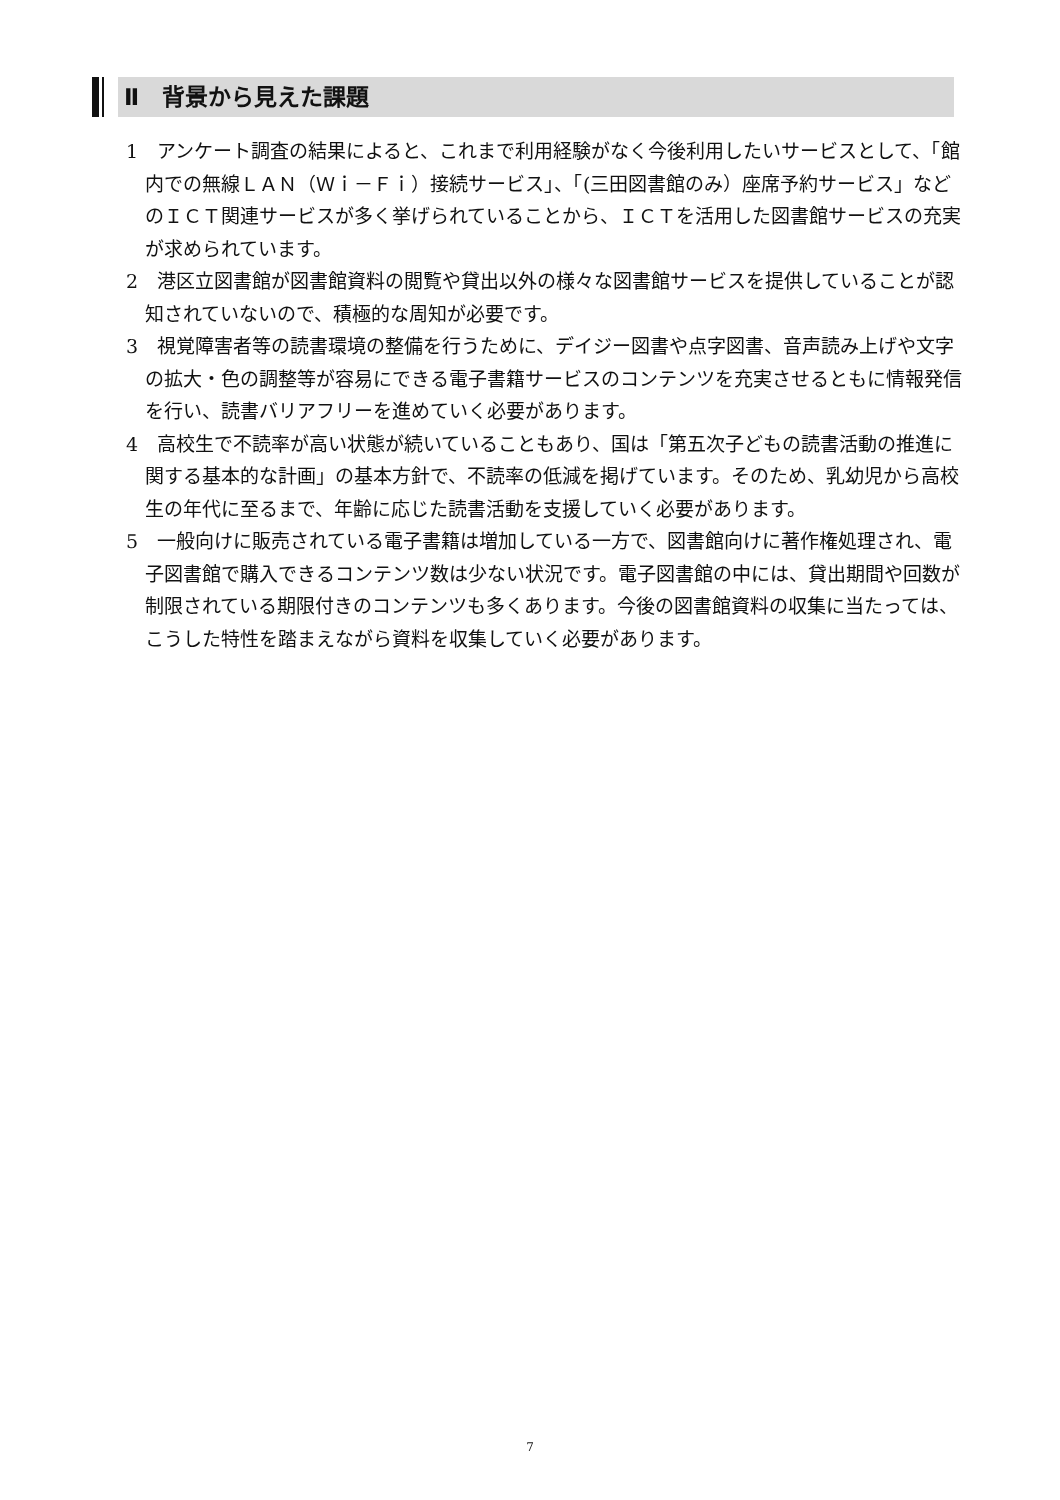Ⅱ　背景から見えた課題
1　アンケート調査の結果によると、これまで利用経験がなく今後利用したいサービスとして、「館内での無線ＬＡＮ（Ｗｉ－Ｆｉ）接続サービス」、「(三田図書館のみ）座席予約サービス」などのＩＣＴ関連サービスが多く挙げられていることから、ＩＣＴを活用した図書館サービスの充実が求められています。
2　港区立図書館が図書館資料の閲覧や貸出以外の様々な図書館サービスを提供していることが認知されていないので、積極的な周知が必要です。
3　視覚障害者等の読書環境の整備を行うために、デイジー図書や点字図書、音声読み上げや文字の拡大・色の調整等が容易にできる電子書籍サービスのコンテンツを充実させるともに情報発信を行い、読書バリアフリーを進めていく必要があります。
4　高校生で不読率が高い状態が続いていることもあり、国は「第五次子どもの読書活動の推進に関する基本的な計画」の基本方針で、不読率の低減を掲げています。そのため、乳幼児から高校生の年代に至るまで、年齢に応じた読書活動を支援していく必要があります。
5　一般向けに販売されている電子書籍は増加している一方で、図書館向けに著作権処理され、電子図書館で購入できるコンテンツ数は少ない状況です。電子図書館の中には、貸出期間や回数が制限されている期限付きのコンテンツも多くあります。今後の図書館資料の収集に当たっては、こうした特性を踏まえながら資料を収集していく必要があります。
7